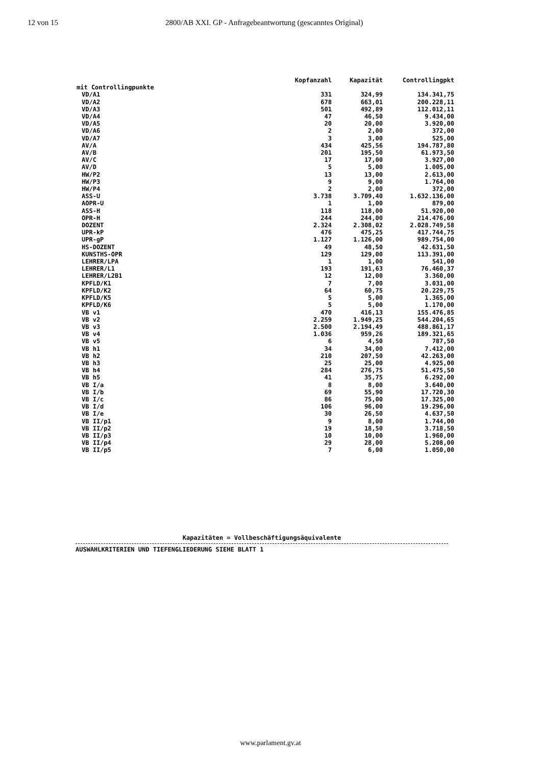12 von 15 2800/AB XXI. GP - Anfragebeantwortung (gescanntes Original)
| | Kopfanzahl | Kapazität | Controllingpkt |
| --- | --- | --- | --- |
| mit Controllingpunkte | | | |
| VD/A1 | 331 | 324,99 | 134.341,75 |
| VD/A2 | 678 | 663,01 | 200.228,11 |
| VD/A3 | 501 | 492,89 | 112.012,11 |
| VD/A4 | 47 | 46,50 | 9.434,00 |
| VD/A5 | 20 | 20,00 | 3.920,00 |
| VD/A6 | 2 | 2,00 | 372,00 |
| VD/A7 | 3 | 3,00 | 525,00 |
| AV/A | 434 | 425,56 | 194.787,80 |
| AV/B | 201 | 195,50 | 61.973,50 |
| AV/C | 17 | 17,00 | 3.927,00 |
| AV/D | 5 | 5,00 | 1.005,00 |
| HW/P2 | 13 | 13,00 | 2.613,00 |
| HW/P3 | 9 | 9,00 | 1.764,00 |
| HW/P4 | 2 | 2,00 | 372,00 |
| ASS-U | 3.738 | 3.709,40 | 1.632.136,00 |
| AOPR-U | 1 | 1,00 | 879,00 |
| ASS-H | 118 | 118,00 | 51.920,00 |
| OPR-H | 244 | 244,00 | 214.476,00 |
| DOZENT | 2.324 | 2.308,02 | 2.028.749,58 |
| UPR-kP | 476 | 475,25 | 417.744,75 |
| UPR-gP | 1.127 | 1.126,00 | 989.754,00 |
| HS-DOZENT | 49 | 48,50 | 42.631,50 |
| KUNSTHS-OPR | 129 | 129,00 | 113.391,00 |
| LEHRER/LPA | 1 | 1,00 | 541,00 |
| LEHRER/L1 | 193 | 191,63 | 76.460,37 |
| LEHRER/L2B1 | 12 | 12,00 | 3.360,00 |
| KPFLD/K1 | 7 | 7,00 | 3.031,00 |
| KPFLD/K2 | 64 | 60,75 | 20.229,75 |
| KPFLD/K5 | 5 | 5,00 | 1.365,00 |
| KPFLD/K6 | 5 | 5,00 | 1.170,00 |
| VB v1 | 470 | 416,13 | 155.476,85 |
| VB v2 | 2.259 | 1.949,25 | 544.204,65 |
| VB v3 | 2.500 | 2.194,49 | 488.861,17 |
| VB v4 | 1.036 | 959,26 | 189.321,65 |
| VB v5 | 6 | 4,50 | 787,50 |
| VB h1 | 34 | 34,00 | 7.412,00 |
| VB h2 | 210 | 207,50 | 42.263,00 |
| VB h3 | 25 | 25,00 | 4.925,00 |
| VB h4 | 284 | 276,75 | 51.475,50 |
| VB h5 | 41 | 35,75 | 6.292,00 |
| VB I/a | 8 | 8,00 | 3.640,00 |
| VB I/b | 69 | 55,90 | 17.720,30 |
| VB I/c | 86 | 75,00 | 17.325,00 |
| VB I/d | 106 | 96,00 | 19.296,00 |
| VB I/e | 30 | 26,50 | 4.637,50 |
| VB II/p1 | 9 | 8,00 | 1.744,00 |
| VB II/p2 | 19 | 18,50 | 3.718,50 |
| VB II/p3 | 10 | 10,00 | 1.960,00 |
| VB II/p4 | 29 | 28,00 | 5.208,00 |
| VB II/p5 | 7 | 6,00 | 1.050,00 |
Kapazitäten = Vollbeschäftigungsäquivalente
AUSWAHLKRITERIEN UND TIEFENGLIEDERUNG SIEHE BLATT 1
www.parlament.gv.at